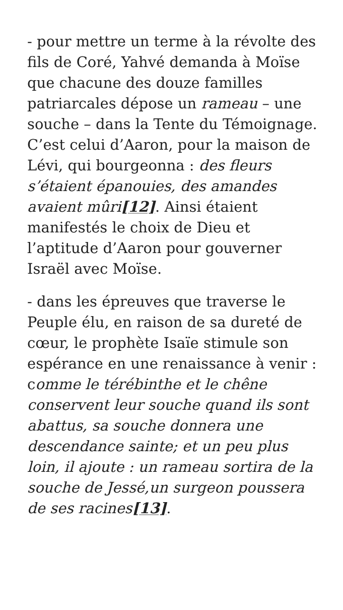- pour mettre un terme à la révolte des fils de Coré, Yahvé demanda à Moïse que chacune des douze familles patriarcales dépose un rameau – une souche – dans la Tente du Témoignage. C’est celui d’Aaron, pour la maison de Lévi, qui bourgeonna : des fleurs s’étaient épanouies, des amandes avaient mûri[12]. Ainsi étaient manifestés le choix de Dieu et l’aptitude d’Aaron pour gouverner Israël avec Moïse.
- dans les épreuves que traverse le Peuple élu, en raison de sa dureté de cœur, le prophète Isaïe stimule son espérance en une renaissance à venir : comme le térébinthe et le chêne conservent leur souche quand ils sont abattus, sa souche donnera une descendance sainte; et un peu plus loin, il ajoute : un rameau sortira de la souche de Jessé,un surgeon poussera de ses racines[13].